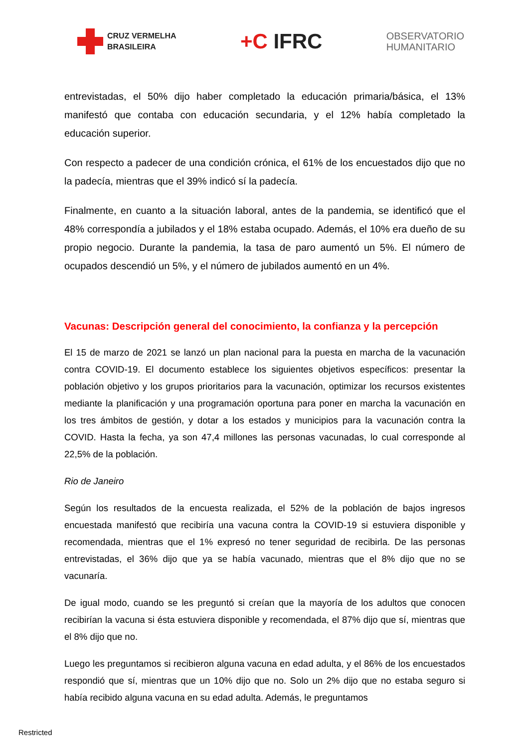CRUZ VERMELHA
BRASILEIRA
+C IFRC
OBSERVATORIO
HUMANITARIO
entrevistadas, el 50% dijo haber completado la educación primaria/básica, el 13% manifestó que contaba con educación secundaria, y el 12% había completado la educación superior.
Con respecto a padecer de una condición crónica, el 61% de los encuestados dijo que no la padecía, mientras que el 39% indicó sí la padecía.
Finalmente, en cuanto a la situación laboral, antes de la pandemia, se identificó que el 48% correspondía a jubilados y el 18% estaba ocupado. Además, el 10% era dueño de su propio negocio. Durante la pandemia, la tasa de paro aumentó un 5%. El número de ocupados descendió un 5%, y el número de jubilados aumentó en un 4%.
Vacunas: Descripción general del conocimiento, la confianza y la percepción
El 15 de marzo de 2021 se lanzó un plan nacional para la puesta en marcha de la vacunación contra COVID-19. El documento establece los siguientes objetivos específicos: presentar la población objetivo y los grupos prioritarios para la vacunación, optimizar los recursos existentes mediante la planificación y una programación oportuna para poner en marcha la vacunación en los tres ámbitos de gestión, y dotar a los estados y municipios para la vacunación contra la COVID. Hasta la fecha, ya son 47,4 millones las personas vacunadas, lo cual corresponde al 22,5% de la población.
Rio de Janeiro
Según los resultados de la encuesta realizada, el 52% de la población de bajos ingresos encuestada manifestó que recibiría una vacuna contra la COVID-19 si estuviera disponible y recomendada, mientras que el 1% expresó no tener seguridad de recibirla. De las personas entrevistadas, el 36% dijo que ya se había vacunado, mientras que el 8% dijo que no se vacunaría.
De igual modo, cuando se les preguntó si creían que la mayoría de los adultos que conocen recibirían la vacuna si ésta estuviera disponible y recomendada, el 87% dijo que sí, mientras que el 8% dijo que no.
Luego les preguntamos si recibieron alguna vacuna en edad adulta, y el 86% de los encuestados respondió que sí, mientras que un 10% dijo que no. Solo un 2% dijo que no estaba seguro si había recibido alguna vacuna en su edad adulta. Además, le preguntamos
Restricted